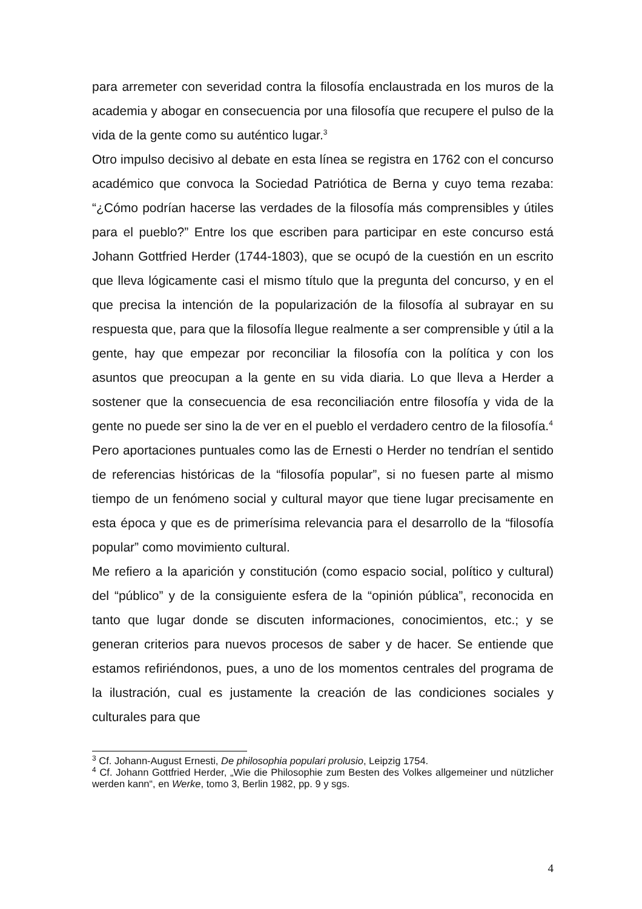para arremeter con severidad contra la filosofía enclaustrada en los muros de la academia y abogar en consecuencia por una filosofía que recupere el pulso de la vida de la gente como su auténtico lugar.<sup>3</sup>
Otro impulso decisivo al debate en esta línea se registra en 1762 con el concurso académico que convoca la Sociedad Patriótica de Berna y cuyo tema rezaba: “¿Cómo podrían hacerse las verdades de la filosofía más comprensibles y útiles para el pueblo?” Entre los que escriben para participar en este concurso está Johann Gottfried Herder (1744-1803), que se ocupó de la cuestión en un escrito que lleva lógicamente casi el mismo título que la pregunta del concurso, y en el que precisa la intención de la popularización de la filosofía al subrayar en su respuesta que, para que la filosofía llegue realmente a ser comprensible y útil a la gente, hay que empezar por reconciliar la filosofía con la política y con los asuntos que preocupan a la gente en su vida diaria. Lo que lleva a Herder a sostener que la consecuencia de esa reconciliación entre filosofía y vida de la gente no puede ser sino la de ver en el pueblo el verdadero centro de la filosofía.<sup>4</sup>
Pero aportaciones puntuales como las de Ernesti o Herder no tendrían el sentido de referencias históricas de la “filosofía popular”, si no fuesen parte al mismo tiempo de un fenómeno social y cultural mayor que tiene lugar precisamente en esta época y que es de primerísima relevancia para el desarrollo de la “filosofía popular” como movimiento cultural.
Me refiero a la aparición y constitución (como espacio social, político y cultural) del “público” y de la consiguiente esfera de la “opinión pública”, reconocida en tanto que lugar donde se discuten informaciones, conocimientos, etc.; y se generan criterios para nuevos procesos de saber y de hacer. Se entiende que estamos refiriéndonos, pues, a uno de los momentos centrales del programa de la ilustración, cual es justamente la creación de las condiciones sociales y culturales para que
<sup>3</sup> Cf. Johann-August Ernesti, De philosophia populari prolusio, Leipzig 1754.
<sup>4</sup> Cf. Johann Gottfried Herder, „Wie die Philosophie zum Besten des Volkes allgemeiner und nützlicher werden kann“, en Werke, tomo 3, Berlin 1982, pp. 9 y sgs.
4